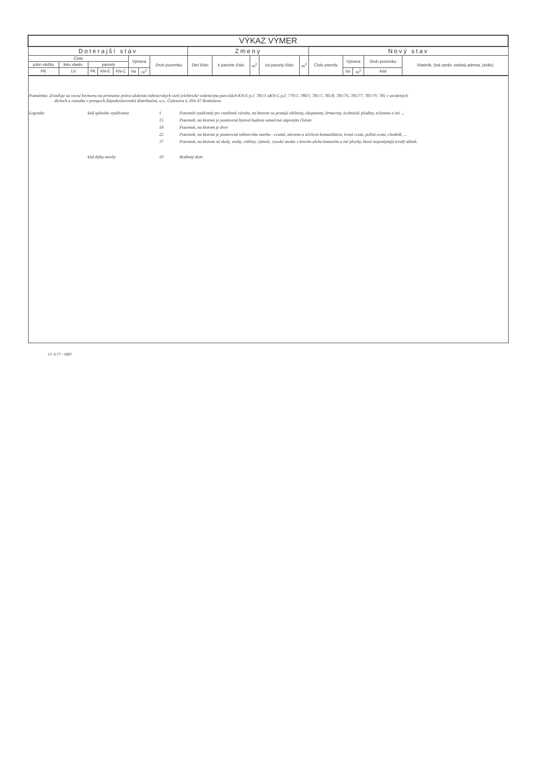| VÝKAZ VÝMER | | | | | | | | | | | | | | | | | |
| --- | --- | --- | --- | --- | --- | --- | --- | --- | --- | --- | --- | --- | --- | --- | --- | --- | --- |
| Doterajší stav | | | | | | | | Zmeny | | | | | Nový stav | | | | |
| Číslo | | | | | Výmera | | Druh pozemku | Diel číslo | k parcele číslo | m<sup>2</sup> | od parcely číslo | m<sup>2</sup> | Číslo parcely | Výmera | | Druh pozemku | Vlastník, (iná opráv. osoba) adresa, (sídlo) |
| pzkn vložky | listu vlastn. | parcely | | | | | | | | | | | | | | | |
| PK | LV | PK | KN-E | KN-C | ha | m<sup>2</sup> | | | | | | | | ha | m<sup>2</sup> | kód | |
| Poznámka: Zriaďuje sa vecné bremeno na priznanie práva uloženia inžinierskych sietí (elektrické vedenie)na parcelách KN-E p.č. 781/1 aKN-C p.č. 779/3, 780/3, 781/3, 781/8, 781/76, 781/77, 781/79, 785 v uvedených dieloch a rozsahu v prospech Západoslovenská distribučná, a.s., Čulenova 6, 816 47 Bratislava. Legenda: kód spôsobu využívania 1 Pozemok využívaný pre rastlinnú výrobu, na ktorom sa pestujú obilniny, okopaniny, krmoviny, technické plodiny, zelenina a iné ... 15 Pozemok, na ktorom je postavená bytová budova označená súpisným číslom 18 Pozemok, na ktorom je dvor 22 Pozemok, na ktorom je postavená inžinierska stavba - cestná, miestna a účelová komunikácia, lesná cesta, poľná cesta, chodník, ... 37 Pozemok, na ktorom sú skaly, svahy, rokliny, výmole, vysoké medze s krovím alebo kamením a iné plochy, ktoré neposkytujú trvalý úžitok. kód duhu stavby 10 Rodinný dom | | | | | | | | | | | | | | | | | |
t.č. 6.77 - 1997